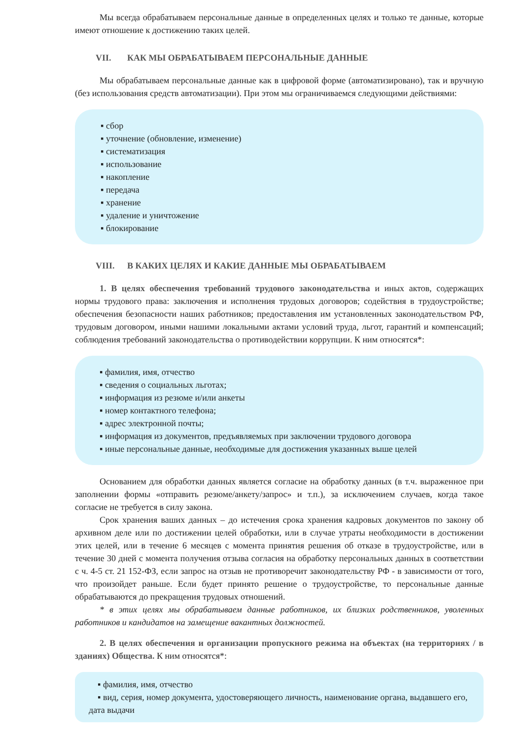Мы всегда обрабатываем персональные данные в определенных целях и только те данные, которые имеют отношение к достижению таких целей.
VII. КАК МЫ ОБРАБАТЫВАЕМ ПЕРСОНАЛЬНЫЕ ДАННЫЕ
Мы обрабатываем персональные данные как в цифровой форме (автоматизировано), так и вручную (без использования средств автоматизации). При этом мы ограничиваемся следующими действиями:
▪ сбор
▪ уточнение (обновление, изменение)
▪ систематизация
▪ использование
▪ накопление
▪ передача
▪ хранение
▪ удаление и уничтожение
▪ блокирование
VIII. В КАКИХ ЦЕЛЯХ И КАКИЕ ДАННЫЕ МЫ ОБРАБАТЫВАЕМ
1. В целях обеспечения требований трудового законодательства и иных актов, содержащих нормы трудового права: заключения и исполнения трудовых договоров; содействия в трудоустройстве; обеспечения безопасности наших работников; предоставления им установленных законодательством РФ, трудовым договором, иными нашими локальными актами условий труда, льгот, гарантий и компенсаций; соблюдения требований законодательства о противодействии коррупции. К ним относятся*:
▪ фамилия, имя, отчество
▪ сведения о социальных льготах;
▪ информация из резюме и/или анкеты
▪ номер контактного телефона;
▪ адрес электронной почты;
▪ информация из документов, предъявляемых при заключении трудового договора
▪ иные персональные данные, необходимые для достижения указанных выше целей
Основанием для обработки данных является согласие на обработку данных (в т.ч. выраженное при заполнении формы «отправить резюме/анкету/запрос» и т.п.), за исключением случаев, когда такое согласие не требуется в силу закона.
Срок хранения ваших данных – до истечения срока хранения кадровых документов по закону об архивном деле или по достижении целей обработки, или в случае утраты необходимости в достижении этих целей, или в течение 6 месяцев с момента принятия решения об отказе в трудоустройстве, или в течение 30 дней с момента получения отзыва согласия на обработку персональных данных в соответствии с ч. 4-5 ст. 21 152-ФЗ, если запрос на отзыв не противоречит законодательству РФ - в зависимости от того, что произойдет раньше. Если будет принято решение о трудоустройстве, то персональные данные обрабатываются до прекращения трудовых отношений.
* в этих целях мы обрабатываем данные работников, их близких родственников, уволенных работников и кандидатов на замещение вакантных должностей.
2. В целях обеспечения и организации пропускного режима на объектах (на территориях / в зданиях) Общества. К ним относятся*:
▪ фамилия, имя, отчество
▪ вид, серия, номер документа, удостоверяющего личность, наименование органа, выдавшего его, дата выдачи